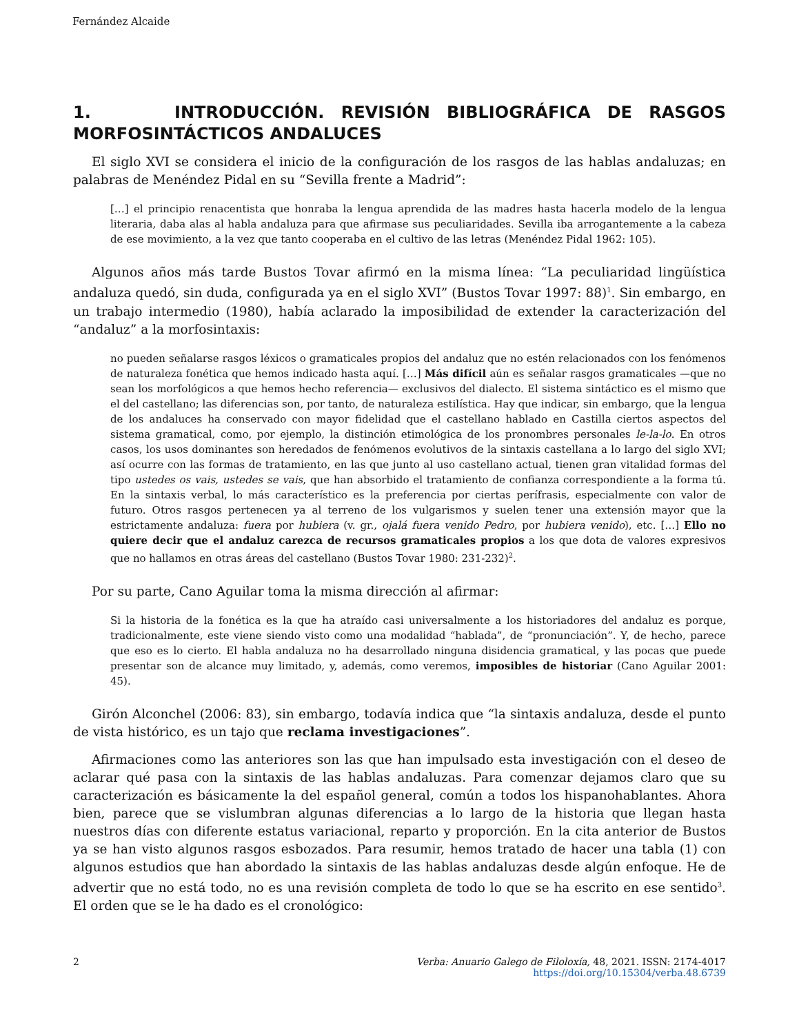Fernández Alcaide
1. INTRODUCCIÓN. REVISIÓN BIBLIOGRÁFICA DE RASGOS MORFOSINTÁCTICOS ANDALUCES
El siglo XVI se considera el inicio de la configuración de los rasgos de las hablas andaluzas; en palabras de Menéndez Pidal en su “Sevilla frente a Madrid”:
[…] el principio renacentista que honraba la lengua aprendida de las madres hasta hacerla modelo de la lengua literaria, daba alas al habla andaluza para que afirmase sus peculiaridades. Sevilla iba arrogantemente a la cabeza de ese movimiento, a la vez que tanto cooperaba en el cultivo de las letras (Menéndez Pidal 1962: 105).
Algunos años más tarde Bustos Tovar afirmó en la misma línea: “La peculiaridad lingüística andaluza quedó, sin duda, configurada ya en el siglo XVI” (Bustos Tovar 1997: 88)<sup>1</sup>. Sin embargo, en un trabajo intermedio (1980), había aclarado la imposibilidad de extender la caracterización del “andaluz” a la morfosintaxis:
no pueden señalarse rasgos léxicos o gramaticales propios del andaluz que no estén relacionados con los fenómenos de naturaleza fonética que hemos indicado hasta aquí. […] Más difícil aún es señalar rasgos gramaticales —que no sean los morfológicos a que hemos hecho referencia— exclusivos del dialecto. El sistema sintáctico es el mismo que el del castellano; las diferencias son, por tanto, de naturaleza estilística. Hay que indicar, sin embargo, que la lengua de los andaluces ha conservado con mayor fidelidad que el castellano hablado en Castilla ciertos aspectos del sistema gramatical, como, por ejemplo, la distinción etimológica de los pronombres personales le-la-lo. En otros casos, los usos dominantes son heredados de fenómenos evolutivos de la sintaxis castellana a lo largo del siglo XVI; así ocurre con las formas de tratamiento, en las que junto al uso castellano actual, tienen gran vitalidad formas del tipo ustedes os vais, ustedes se vais, que han absorbido el tratamiento de confianza correspondiente a la forma tú. En la sintaxis verbal, lo más característico es la preferencia por ciertas perífrasis, especialmente con valor de futuro. Otros rasgos pertenecen ya al terreno de los vulgarismos y suelen tener una extensión mayor que la estrictamente andaluza: fuera por hubiera (v. gr., ojalá fuera venido Pedro, por hubiera venido), etc. […] Ello no quiere decir que el andaluz carezca de recursos gramaticales propios a los que dota de valores expresivos que no hallamos en otras áreas del castellano (Bustos Tovar 1980: 231-232)<sup>2</sup>.
Por su parte, Cano Aguilar toma la misma dirección al afirmar:
Si la historia de la fonética es la que ha atraído casi universalmente a los historiadores del andaluz es porque, tradicionalmente, este viene siendo visto como una modalidad “hablada”, de “pronunciación”. Y, de hecho, parece que eso es lo cierto. El habla andaluza no ha desarrollado ninguna disidencia gramatical, y las pocas que puede presentar son de alcance muy limitado, y, además, como veremos, imposibles de historiar (Cano Aguilar 2001: 45).
Girón Alconchel (2006: 83), sin embargo, todavía indica que “la sintaxis andaluza, desde el punto de vista histórico, es un tajo que reclama investigaciones”.
Afirmaciones como las anteriores son las que han impulsado esta investigación con el deseo de aclarar qué pasa con la sintaxis de las hablas andaluzas. Para comenzar dejamos claro que su caracterización es básicamente la del español general, común a todos los hispanohablantes. Ahora bien, parece que se vislumbran algunas diferencias a lo largo de la historia que llegan hasta nuestros días con diferente estatus variacional, reparto y proporción. En la cita anterior de Bustos ya se han visto algunos rasgos esbozados. Para resumir, hemos tratado de hacer una tabla (1) con algunos estudios que han abordado la sintaxis de las hablas andaluzas desde algún enfoque. He de advertir que no está todo, no es una revisión completa de todo lo que se ha escrito en ese sentido<sup>3</sup>. El orden que se le ha dado es el cronológico:
2 Verba: Anuario Galego de Filoloxía, 48, 2021. ISSN: 2174-4017
https://doi.org/10.15304/verba.48.6739